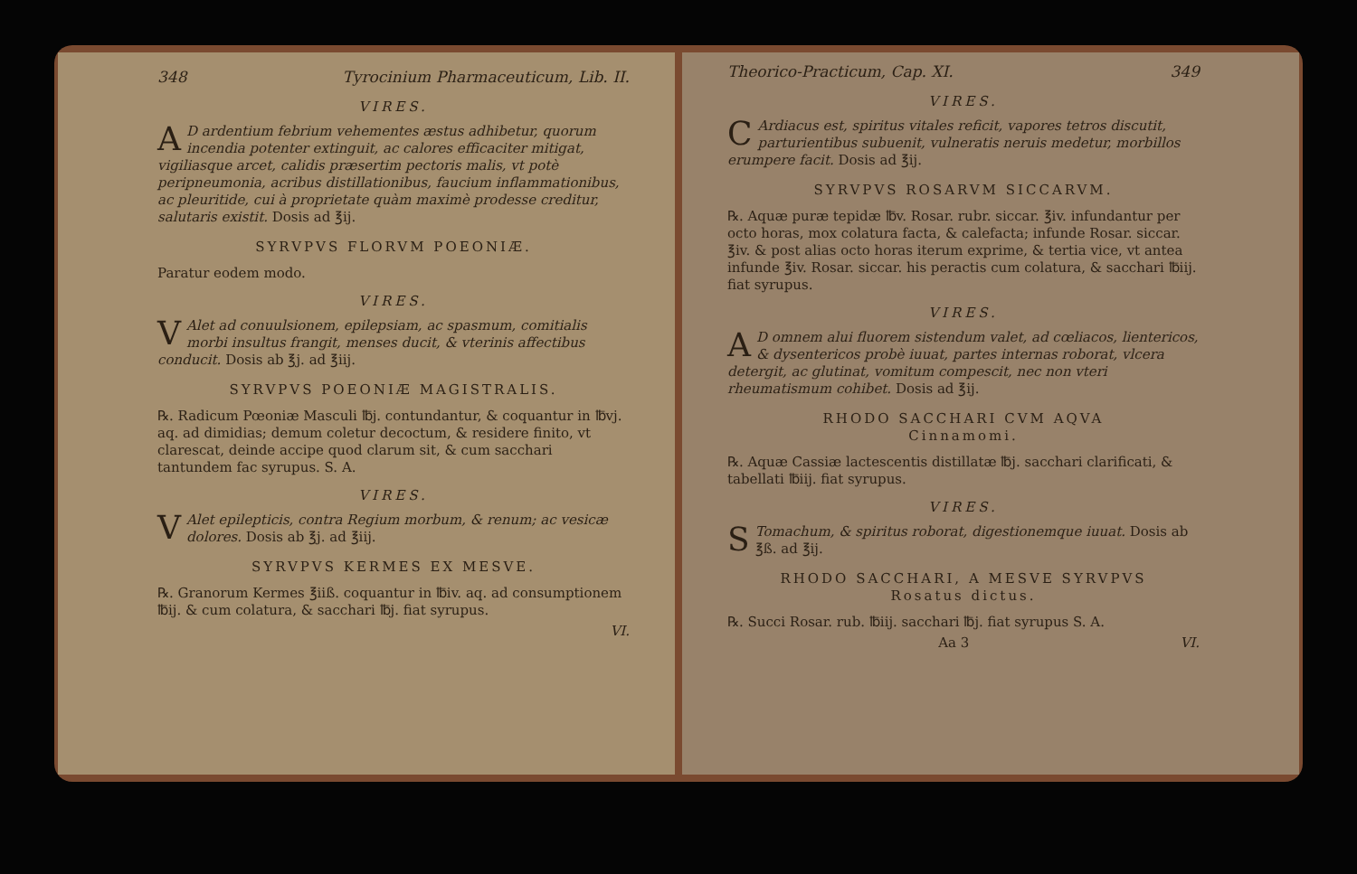348 Tyrocinium Pharmaceuticum, Lib. II.
VIRES.
AD ardentium febrium vehementes æstus adhibetur, quorum incendia potenter extinguit, ac calores efficaciter mitigat, vigiliasque arcet, calidis præsertim pectoris malis, vt potè peripneumonia, acribus distillationibus, faucium inflammationibus, ac pleuritide, cui à proprietate quàm maximè prodesse creditur, salutaris existit. Dosis ad ℥ij.
SYRVPVS FLORVM POEONIÆ.
Paratur eodem modo.
VIRES.
VAlet ad conuulsionem, epilepsiam, ac spasmum, comitialis morbi insultus frangit, menses ducit, & vterinis affectibus conducit. Dosis ab ℥j. ad ℥iij.
SYRVPVS POEONIÆ MAGISTRALIS.
℞. Radicum Pœoniæ Masculi ℔j. contundantur, & coquantur in ℔vj. aq. ad dimidias; demum coletur decoctum, & residere finito, vt clarescat, deinde accipe quod clarum sit, & cum sacchari tantundem fac syrupus. S. A.
VIRES.
VAlet epilepticis, contra Regium morbum, & renum; ac vesicæ dolores. Dosis ab ℥j. ad ℥iij.
SYRVPVS KERMES EX MESVE.
℞. Granorum Kermes ℥iiß. coquantur in ℔iv. aq. ad consumptionem ℔ij. & cum colatura, & sacchari ℔j. fiat syrupus.
VI.
Theorico-Practicum, Cap. XI. 349
VIRES.
CArdiacus est, spiritus vitales reficit, vapores tetros discutit, parturientibus subuenit, vulneratis neruis medetur, morbillos erumpere facit. Dosis ad ℥ij.
SYRVPVS ROSARVM SICCARVM.
℞. Aquæ puræ tepidæ ℔v. Rosar. rubr. siccar. ℥iv. infundantur per octo horas, mox colatura facta, & calefacta; infunde Rosar. siccar. ℥iv. & post alias octo horas iterum exprime, & tertia vice, vt antea infunde ℥iv. Rosar. siccar. his peractis cum colatura, & sacchari ℔iij. fiat syrupus.
VIRES.
AD omnem alui fluorem sistendum valet, ad cœliacos, lientericos, & dysentericos probè iuuat, partes internas roborat, vlcera detergit, ac glutinat, vomitum compescit, nec non vteri rheumatismum cohibet. Dosis ad ℥ij.
RHODO SACCHARI CVM AQVA
Cinnamomi.
℞. Aquæ Cassiæ lactescentis distillatæ ℔j. sacchari clarificati, & tabellati ℔iij. fiat syrupus.
VIRES.
STomachum, & spiritus roborat, digestionemque iuuat. Dosis ab ℥ß. ad ℥ij.
RHODO SACCHARI, A MESVE SYRVPVS
Rosatus dictus.
℞. Succi Rosar. rub. ℔iij. sacchari ℔j. fiat syrupus S. A.
Aa 3 VI.